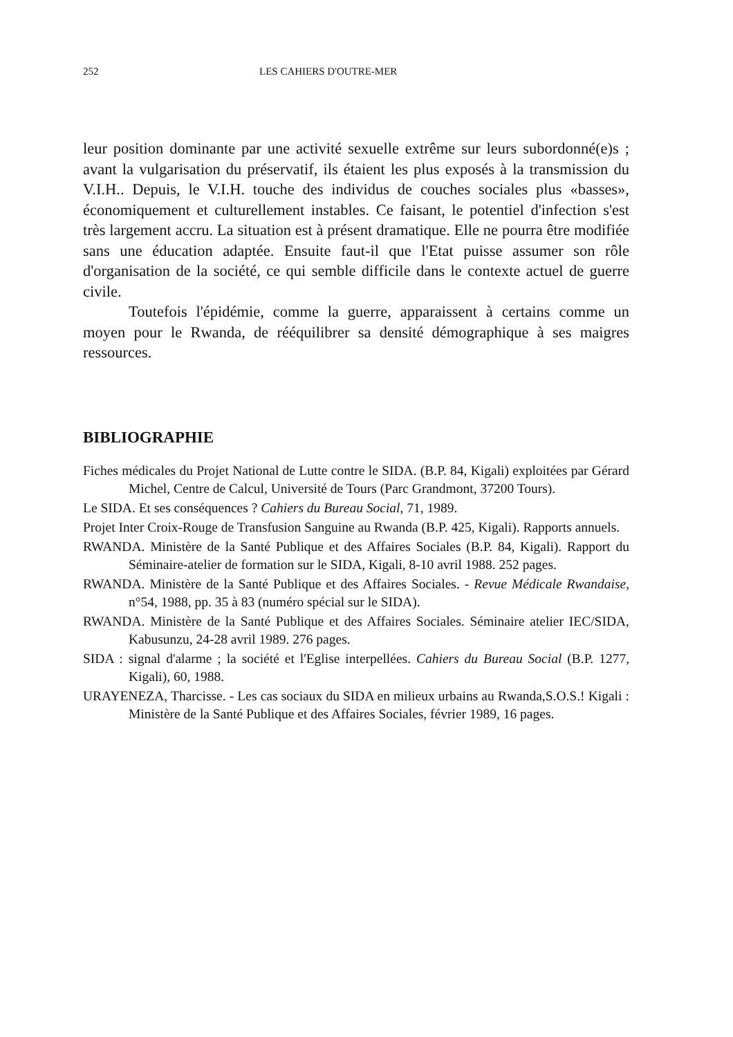252 LES CAHIERS D'OUTRE-MER
leur position dominante par une activité sexuelle extrême sur leurs subordonné(e)s ; avant la vulgarisation du préservatif, ils étaient les plus exposés à la transmission du V.I.H.. Depuis, le V.I.H. touche des individus de couches sociales plus «basses», économiquement et culturellement instables. Ce faisant, le potentiel d'infection s'est très largement accru. La situation est à présent dramatique. Elle ne pourra être modifiée sans une éducation adaptée. Ensuite faut-il que l'Etat puisse assumer son rôle d'organisation de la société, ce qui semble difficile dans le contexte actuel de guerre civile.
Toutefois l'épidémie, comme la guerre, apparaissent à certains comme un moyen pour le Rwanda, de rééquilibrer sa densité démographique à ses maigres ressources.
BIBLIOGRAPHIE
Fiches médicales du Projet National de Lutte contre le SIDA. (B.P. 84, Kigali) exploitées par Gérard Michel, Centre de Calcul, Université de Tours (Parc Grandmont, 37200 Tours).
Le SIDA. Et ses conséquences ? Cahiers du Bureau Social, 71, 1989.
Projet Inter Croix-Rouge de Transfusion Sanguine au Rwanda (B.P. 425, Kigali). Rapports annuels.
RWANDA. Ministère de la Santé Publique et des Affaires Sociales (B.P. 84, Kigali). Rapport du Séminaire-atelier de formation sur le SIDA, Kigali, 8-10 avril 1988. 252 pages.
RWANDA. Ministère de la Santé Publique et des Affaires Sociales. - Revue Médicale Rwandaise, n°54, 1988, pp. 35 à 83 (numéro spécial sur le SIDA).
RWANDA. Ministère de la Santé Publique et des Affaires Sociales. Séminaire atelier IEC/SIDA, Kabusunzu, 24-28 avril 1989. 276 pages.
SIDA : signal d'alarme ; la société et l'Eglise interpellées. Cahiers du Bureau Social (B.P. 1277, Kigali), 60, 1988.
URAYENEZA, Tharcisse. - Les cas sociaux du SIDA en milieux urbains au Rwanda,S.O.S.! Kigali : Ministère de la Santé Publique et des Affaires Sociales, février 1989, 16 pages.